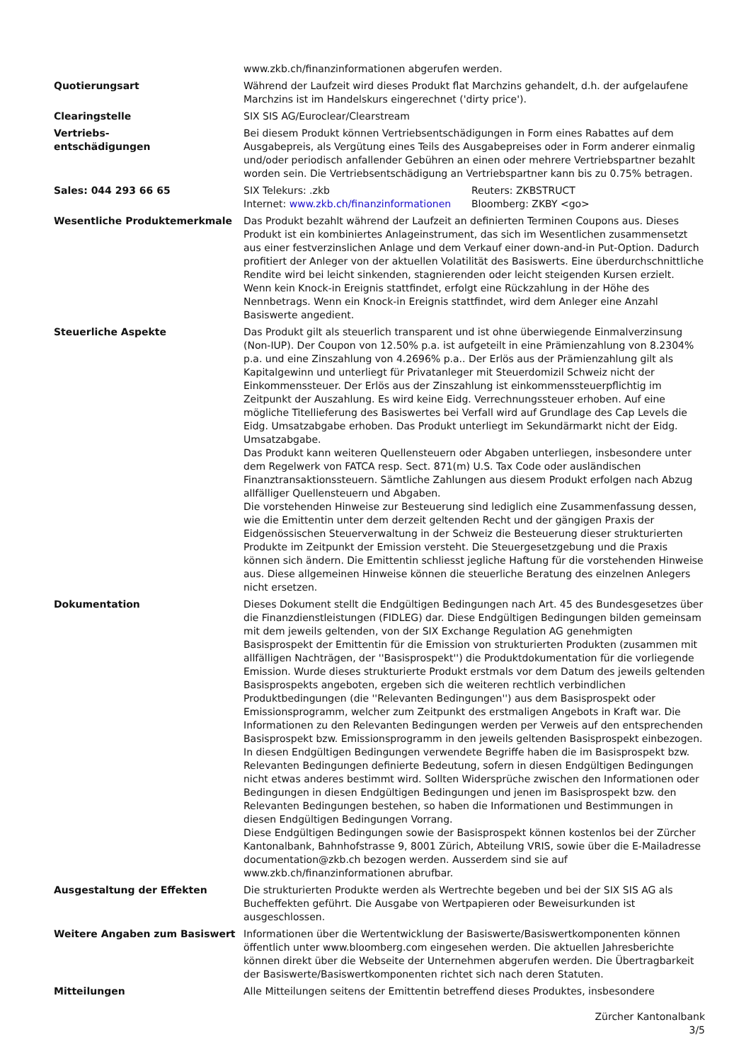| | www.zkb.ch/finanzinformationen abgerufen werden. |
| Quotierungsart | Während der Laufzeit wird dieses Produkt flat Marchzins gehandelt, d.h. der aufgelaufene Marchzins ist im Handelskurs eingerechnet ('dirty price'). |
| Clearingstelle | SIX SIS AG/Euroclear/Clearstream |
| Vertriebs- entschädigungen | Bei diesem Produkt können Vertriebsentschädigungen in Form eines Rabattes auf dem Ausgabepreis, als Vergütung eines Teils des Ausgabepreises oder in Form anderer einmalig und/oder periodisch anfallender Gebühren an einen oder mehrere Vertriebspartner bezahlt worden sein. Die Vertriebsentschädigung an Vertriebspartner kann bis zu 0.75% betragen. |
| Sales: 044 293 66 65 | / SIX Telekurs: .zkb / Reuters: ZKBSTRUCT / / Internet: www.zkb.ch/finanzinformationen / Bloomberg: ZKBY <go> / |
| Wesentliche Produktemerkmale | Das Produkt bezahlt während der Laufzeit an definierten Terminen Coupons aus. Dieses Produkt ist ein kombiniertes Anlageinstrument, das sich im Wesentlichen zusammensetzt aus einer festverzinslichen Anlage und dem Verkauf einer down-and-in Put-Option. Dadurch profitiert der Anleger von der aktuellen Volatilität des Basiswerts. Eine überdurchschnittliche Rendite wird bei leicht sinkenden, stagnierenden oder leicht steigenden Kursen erzielt. Wenn kein Knock-in Ereignis stattfindet, erfolgt eine Rückzahlung in der Höhe des Nennbetrags. Wenn ein Knock-in Ereignis stattfindet, wird dem Anleger eine Anzahl Basiswerte angedient. |
| Steuerliche Aspekte | Das Produkt gilt als steuerlich transparent und ist ohne überwiegende Einmalverzinsung (Non-IUP). Der Coupon von 12.50% p.a. ist aufgeteilt in eine Prämienzahlung von 8.2304% p.a. und eine Zinszahlung von 4.2696% p.a.. Der Erlös aus der Prämienzahlung gilt als Kapitalgewinn und unterliegt für Privatanleger mit Steuerdomizil Schweiz nicht der Einkommenssteuer. Der Erlös aus der Zinszahlung ist einkommenssteuerpflichtig im Zeitpunkt der Auszahlung. Es wird keine Eidg. Verrechnungssteuer erhoben. Auf eine mögliche Titellieferung des Basiswertes bei Verfall wird auf Grundlage des Cap Levels die Eidg. Umsatzabgabe erhoben. Das Produkt unterliegt im Sekundärmarkt nicht der Eidg. Umsatzabgabe. Das Produkt kann weiteren Quellensteuern oder Abgaben unterliegen, insbesondere unter dem Regelwerk von FATCA resp. Sect. 871(m) U.S. Tax Code oder ausländischen Finanztransaktionssteuern. Sämtliche Zahlungen aus diesem Produkt erfolgen nach Abzug allfälliger Quellensteuern und Abgaben. Die vorstehenden Hinweise zur Besteuerung sind lediglich eine Zusammenfassung dessen, wie die Emittentin unter dem derzeit geltenden Recht und der gängigen Praxis der Eidgenössischen Steuerverwaltung in der Schweiz die Besteuerung dieser strukturierten Produkte im Zeitpunkt der Emission versteht. Die Steuergesetzgebung und die Praxis können sich ändern. Die Emittentin schliesst jegliche Haftung für die vorstehenden Hinweise aus. Diese allgemeinen Hinweise können die steuerliche Beratung des einzelnen Anlegers nicht ersetzen. |
| Dokumentation | Dieses Dokument stellt die Endgültigen Bedingungen nach Art. 45 des Bundesgesetzes über die Finanzdienstleistungen (FIDLEG) dar. Diese Endgültigen Bedingungen bilden gemeinsam mit dem jeweils geltenden, von der SIX Exchange Regulation AG genehmigten Basisprospekt der Emittentin für die Emission von strukturierten Produkten (zusammen mit allfälligen Nachträgen, der ''Basisprospekt'') die Produktdokumentation für die vorliegende Emission. Wurde dieses strukturierte Produkt erstmals vor dem Datum des jeweils geltenden Basisprospekts angeboten, ergeben sich die weiteren rechtlich verbindlichen Produktbedingungen (die ''Relevanten Bedingungen'') aus dem Basisprospekt oder Emissionsprogramm, welcher zum Zeitpunkt des erstmaligen Angebots in Kraft war. Die Informationen zu den Relevanten Bedingungen werden per Verweis auf den entsprechenden Basisprospekt bzw. Emissionsprogramm in den jeweils geltenden Basisprospekt einbezogen. In diesen Endgültigen Bedingungen verwendete Begriffe haben die im Basisprospekt bzw. Relevanten Bedingungen definierte Bedeutung, sofern in diesen Endgültigen Bedingungen nicht etwas anderes bestimmt wird. Sollten Widersprüche zwischen den Informationen oder Bedingungen in diesen Endgültigen Bedingungen und jenen im Basisprospekt bzw. den Relevanten Bedingungen bestehen, so haben die Informationen und Bestimmungen in diesen Endgültigen Bedingungen Vorrang. Diese Endgültigen Bedingungen sowie der Basisprospekt können kostenlos bei der Zürcher Kantonalbank, Bahnhofstrasse 9, 8001 Zürich, Abteilung VRIS, sowie über die E-Mailadresse documentation@zkb.ch bezogen werden. Ausserdem sind sie auf www.zkb.ch/finanzinformationen abrufbar. |
| Ausgestaltung der Effekten | Die strukturierten Produkte werden als Wertrechte begeben und bei der SIX SIS AG als Bucheffekten geführt. Die Ausgabe von Wertpapieren oder Beweisurkunden ist ausgeschlossen. |
| Weitere Angaben zum Basiswert | Informationen über die Wertentwicklung der Basiswerte/Basiswertkomponenten können öffentlich unter www.bloomberg.com eingesehen werden. Die aktuellen Jahresberichte können direkt über die Webseite der Unternehmen abgerufen werden. Die Übertragbarkeit der Basiswerte/Basiswertkomponenten richtet sich nach deren Statuten. |
| Mitteilungen | Alle Mitteilungen seitens der Emittentin betreffend dieses Produktes, insbesondere |
Zürcher Kantonalbank
3/5